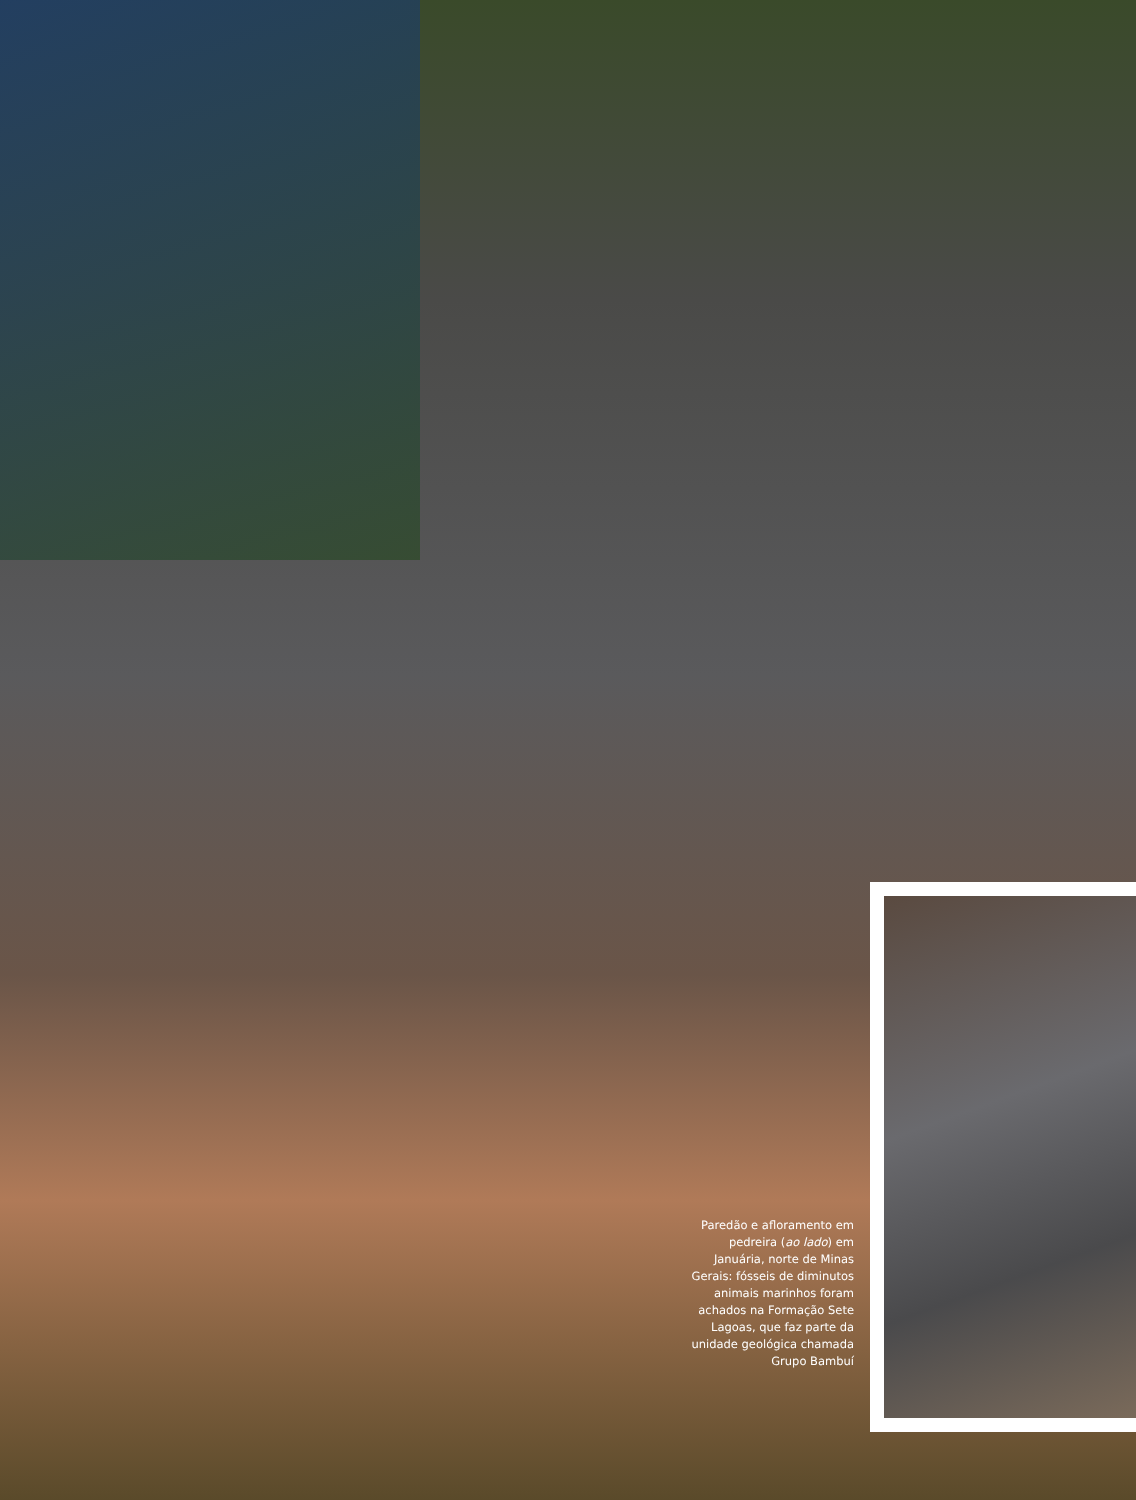Paredão e afloramento em pedreira (ao lado) em Januária, norte de Minas Gerais: fósseis de diminutos animais marinhos foram achados na Formação Sete Lagoas, que faz parte da unidade geológica chamada Grupo Bambuí